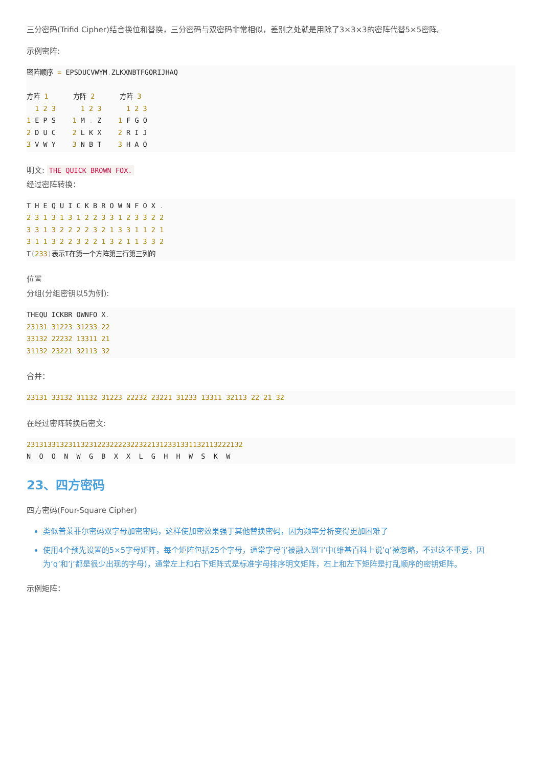三分密码(Trifid Cipher)结合换位和替换，三分密码与双密码非常相似，差别之处就是用除了3×3×3的密阵代替5×5密阵。
示例密阵:
密阵顺序 = EPSDUCVWYM. ZLKXNBTFGORIJHAQ

方阵 1      方阵 2      方阵 3
  1 2 3      1 2 3      1 2 3
1 E P S    1 M . Z    1 F G O
2 D U C    2 L K X    2 R I J
3 V W Y    3 N B T    3 H A Q
明文: THE QUICK BROWN FOX.
经过密阵转换：
T H E Q U I C K B R O W N F O X .
2 3 1 3 1 3 1 2 2 3 3 1 2 3 3 2 2
3 3 1 3 2 2 2 2 3 2 1 3 3 1 1 2 1
3 1 1 3 2 2 3 2 2 1 3 2 1 1 3 3 2
T(233) 表示T在第一个方阵第三行第三列的
位置
分组(分组密钥以5为例):
THEQU ICKBR OWNFO X.
23131 31223 31233 22
33132 22232 13311 21
31132 23221 32113 32
合并：
23131 33132 31132 31223 22232 23221 31233 13311 32113 22 21 32
在经过密阵转换后密文:
231313313231132312232222322322131233133113211322213​2
N  O  O  N  W  G  B  X  X  L  G  H  H  W  S  K  W
23、四方密码
四方密码(Four-Square Cipher)
类似普莱菲尔密码双字母加密密码，这样使加密效果强于其他替换密码，因为频率分析变得更加困难了
使用4个预先设置的5×5字母矩阵，每个矩阵包括25个字母，通常字母’j’被融入到’i’中(维基百科上说’q’被忽略，不过这不重要，因为’q’和’j’都是很少出现的字母)，通常左上和右下矩阵式是标准字母排序明文矩阵，右上和左下矩阵是打乱顺序的密钥矩阵。
示例矩阵：